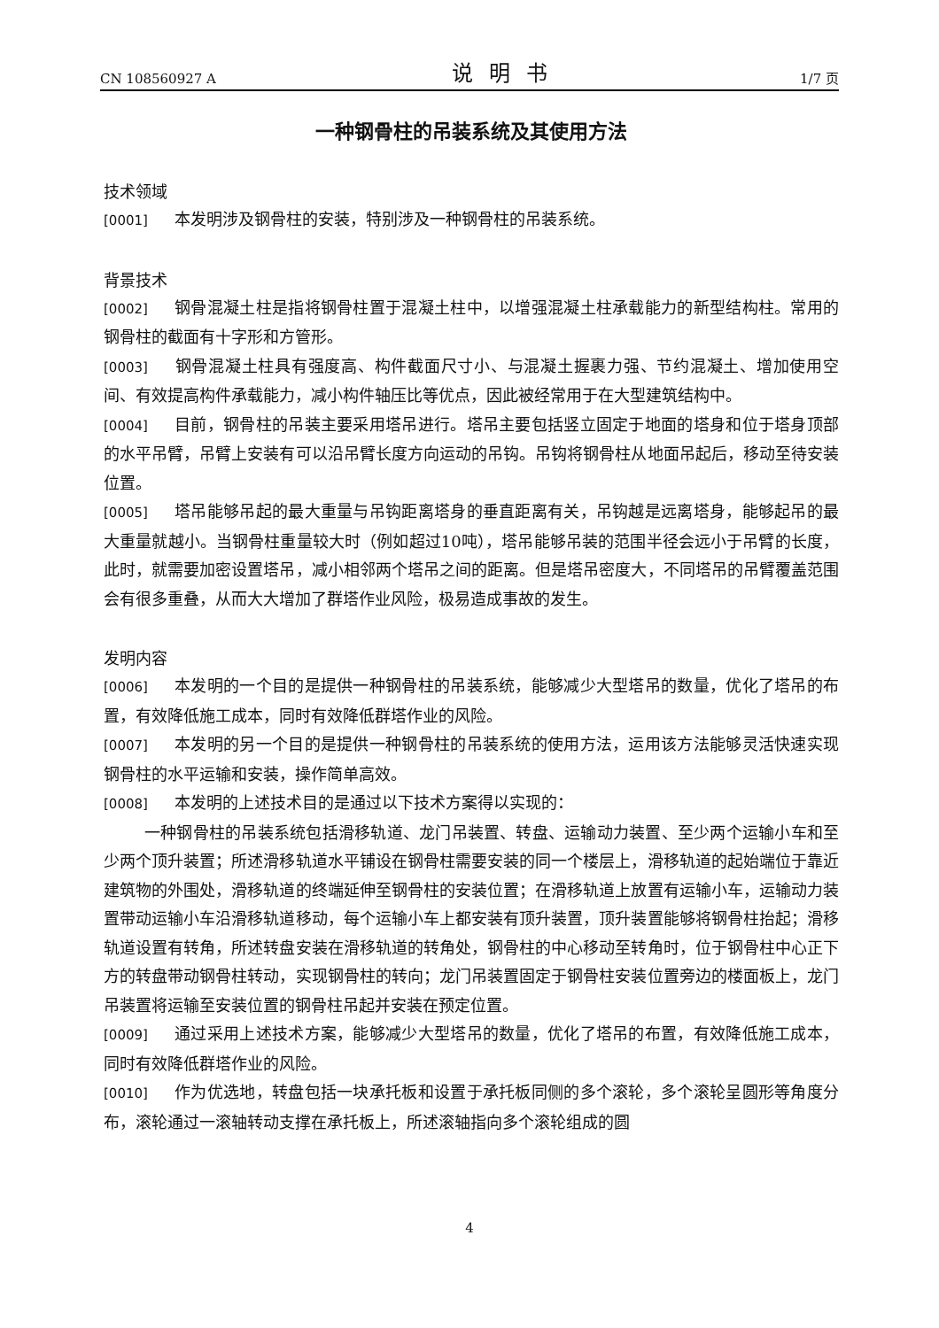CN 108560927 A 说明书 1/7 页
一种钢骨柱的吊装系统及其使用方法
技术领域
[0001] 本发明涉及钢骨柱的安装，特别涉及一种钢骨柱的吊装系统。
背景技术
[0002] 钢骨混凝土柱是指将钢骨柱置于混凝土柱中，以增强混凝土柱承载能力的新型结构柱。常用的钢骨柱的截面有十字形和方管形。
[0003] 钢骨混凝土柱具有强度高、构件截面尺寸小、与混凝土握裹力强、节约混凝土、增加使用空间、有效提高构件承载能力，减小构件轴压比等优点，因此被经常用于在大型建筑结构中。
[0004] 目前，钢骨柱的吊装主要采用塔吊进行。塔吊主要包括竖立固定于地面的塔身和位于塔身顶部的水平吊臂，吊臂上安装有可以沿吊臂长度方向运动的吊钩。吊钩将钢骨柱从地面吊起后，移动至待安装位置。
[0005] 塔吊能够吊起的最大重量与吊钩距离塔身的垂直距离有关，吊钩越是远离塔身，能够起吊的最大重量就越小。当钢骨柱重量较大时（例如超过10吨），塔吊能够吊装的范围半径会远小于吊臂的长度，此时，就需要加密设置塔吊，减小相邻两个塔吊之间的距离。但是塔吊密度大，不同塔吊的吊臂覆盖范围会有很多重叠，从而大大增加了群塔作业风险，极易造成事故的发生。
发明内容
[0006] 本发明的一个目的是提供一种钢骨柱的吊装系统，能够减少大型塔吊的数量，优化了塔吊的布置，有效降低施工成本，同时有效降低群塔作业的风险。
[0007] 本发明的另一个目的是提供一种钢骨柱的吊装系统的使用方法，运用该方法能够灵活快速实现钢骨柱的水平运输和安装，操作简单高效。
[0008] 本发明的上述技术目的是通过以下技术方案得以实现的：
一种钢骨柱的吊装系统包括滑移轨道、龙门吊装置、转盘、运输动力装置、至少两个运输小车和至少两个顶升装置；所述滑移轨道水平铺设在钢骨柱需要安装的同一个楼层上，滑移轨道的起始端位于靠近建筑物的外围处，滑移轨道的终端延伸至钢骨柱的安装位置；在滑移轨道上放置有运输小车，运输动力装置带动运输小车沿滑移轨道移动，每个运输小车上都安装有顶升装置，顶升装置能够将钢骨柱抬起；滑移轨道设置有转角，所述转盘安装在滑移轨道的转角处，钢骨柱的中心移动至转角时，位于钢骨柱中心正下方的转盘带动钢骨柱转动，实现钢骨柱的转向；龙门吊装置固定于钢骨柱安装位置旁边的楼面板上，龙门吊装置将运输至安装位置的钢骨柱吊起并安装在预定位置。
[0009] 通过采用上述技术方案，能够减少大型塔吊的数量，优化了塔吊的布置，有效降低施工成本，同时有效降低群塔作业的风险。
[0010] 作为优选地，转盘包括一块承托板和设置于承托板同侧的多个滚轮，多个滚轮呈圆形等角度分布，滚轮通过一滚轴转动支撑在承托板上，所述滚轴指向多个滚轮组成的圆
4